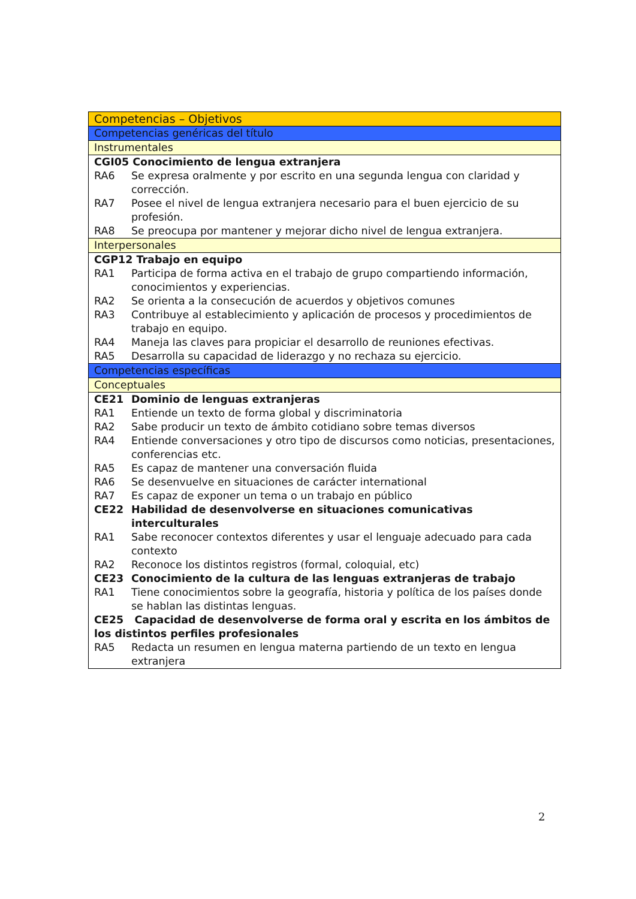| Competencias – Objetivos |
| Competencias genéricas del título |
| Instrumentales |
| CGI05 Conocimiento de lengua extranjera RA6 Se expresa oralmente y por escrito en una segunda lengua con claridad y corrección. RA7 Posee el nivel de lengua extranjera necesario para el buen ejercicio de su profesión. RA8 Se preocupa por mantener y mejorar dicho nivel de lengua extranjera. |
| Interpersonales |
| CGP12 Trabajo en equipo RA1 Participa de forma activa en el trabajo de grupo compartiendo información, conocimientos y experiencias. RA2 Se orienta a la consecución de acuerdos y objetivos comunes RA3 Contribuye al establecimiento y aplicación de procesos y procedimientos de trabajo en equipo. RA4 Maneja las claves para propiciar el desarrollo de reuniones efectivas. RA5 Desarrolla su capacidad de liderazgo y no rechaza su ejercicio. |
| Competencias específicas |
| Conceptuales |
| CE21 Dominio de lenguas extranjeras RA1 Entiende un texto de forma global y discriminatoria RA2 Sabe producir un texto de ámbito cotidiano sobre temas diversos RA4 Entiende conversaciones y otro tipo de discursos como noticias, presentaciones, conferencias etc. RA5 Es capaz de mantener una conversación fluida RA6 Se desenvuelve en situaciones de carácter international RA7 Es capaz de exponer un tema o un trabajo en público CE22 Habilidad de desenvolverse en situaciones comunicativas interculturales RA1 Sabe reconocer contextos diferentes y usar el lenguaje adecuado para cada contexto RA2 Reconoce los distintos registros (formal, coloquial, etc) CE23 Conocimiento de la cultura de las lenguas extranjeras de trabajo RA1 Tiene conocimientos sobre la geografía, historia y política de los países donde se hablan las distintas lenguas. CE25 Capacidad de desenvolverse de forma oral y escrita en los ámbitos de los distintos perfiles profesionales RA5 Redacta un resumen en lengua materna partiendo de un texto en lengua extranjera |
2